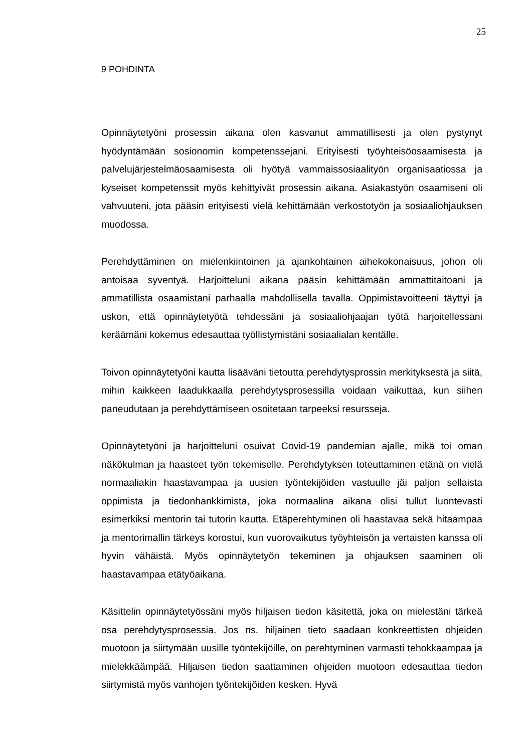25
9 POHDINTA
Opinnäytetyöni prosessin aikana olen kasvanut ammatillisesti ja olen pystynyt hyödyntämään sosionomin kompetenssejani. Erityisesti työyhteisöosaamisesta ja palvelujärjestelmäosaamisesta oli hyötyä vammaissosiaalityön organisaatiossa ja kyseiset kompetenssit myös kehittyivät prosessin aikana. Asiakastyön osaamiseni oli vahvuuteni, jota pääsin erityisesti vielä kehittämään verkostotyön ja sosiaaliohjauksen muodossa.
Perehdyttäminen on mielenkiintoinen ja ajankohtainen aihekokonaisuus, johon oli antoisaa syventyä. Harjoitteluni aikana pääsin kehittämään ammattitaitoani ja ammatillista osaamistani parhaalla mahdollisella tavalla. Oppimistavoitteeni täyttyi ja uskon, että opinnäytetyötä tehdessäni ja sosiaaliohjaajan työtä harjoitellessani keräämäni kokemus edesauttaa työllistymistäni sosiaalialan kentälle.
Toivon opinnäytetyöni kautta lisääväni tietoutta perehdytysprossin merkityksestä ja siitä, mihin kaikkeen laadukkaalla perehdytysprosessilla voidaan vaikuttaa, kun siihen paneudutaan ja perehdyttämiseen osoitetaan tarpeeksi resursseja.
Opinnäytetyöni ja harjoitteluni osuivat Covid-19 pandemian ajalle, mikä toi oman näkökulman ja haasteet työn tekemiselle. Perehdytyksen toteuttaminen etänä on vielä normaaliakin haastavampaa ja uusien työntekijöiden vastuulle jäi paljon sellaista oppimista ja tiedonhankkimista, joka normaalina aikana olisi tullut luontevasti esimerkiksi mentorin tai tutorin kautta. Etäperehtyminen oli haastavaa sekä hitaampaa ja mentorimallin tärkeys korostui, kun vuorovaikutus työyhteisön ja vertaisten kanssa oli hyvin vähäistä. Myös opinnäytetyön tekeminen ja ohjauksen saaminen oli haastavampaa etätyöaikana.
Käsittelin opinnäytetyössäni myös hiljaisen tiedon käsitettä, joka on mielestäni tärkeä osa perehdytysprosessia. Jos ns. hiljainen tieto saadaan konkreettisten ohjeiden muotoon ja siirtymään uusille työntekijöille, on perehtyminen varmasti tehokkaampaa ja mielekkäämpää. Hiljaisen tiedon saattaminen ohjeiden muotoon edesauttaa tiedon siirtymistä myös vanhojen työntekijöiden kesken. Hyvä